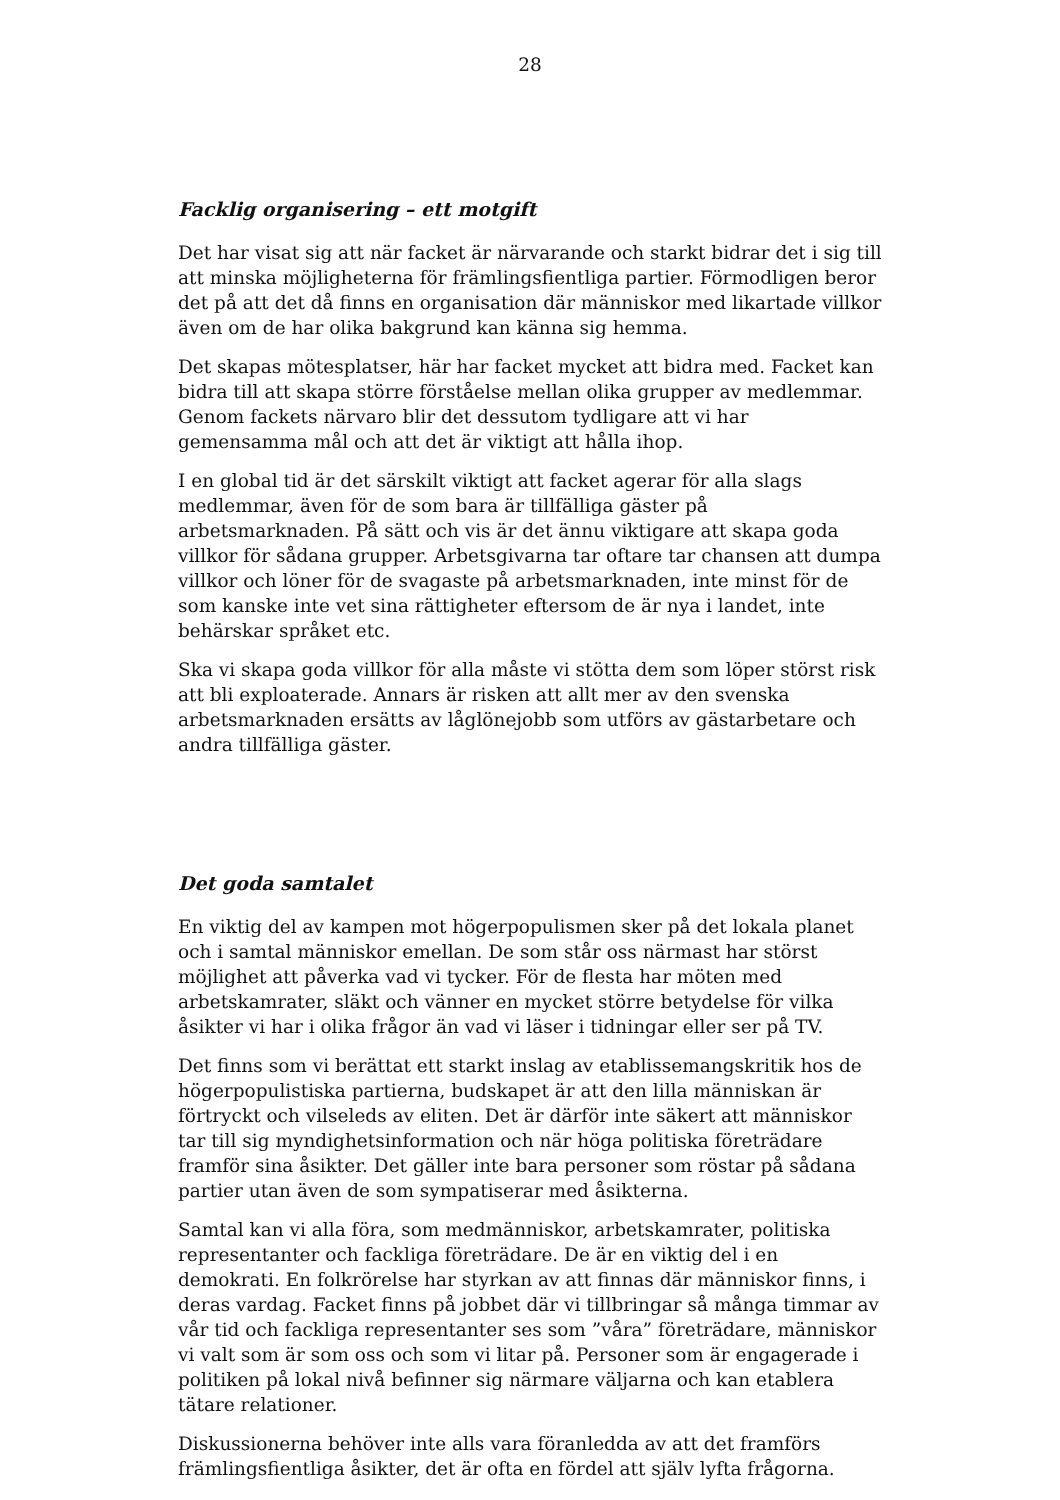28
Facklig organisering – ett motgift
Det har visat sig att när facket är närvarande och starkt bidrar det i sig till att minska möjligheterna för främlingsfientliga partier. Förmodligen beror det på att det då finns en organisation där människor med likartade villkor även om de har olika bakgrund kan känna sig hemma.
Det skapas mötesplatser, här har facket mycket att bidra med. Facket kan bidra till att skapa större förståelse mellan olika grupper av medlemmar. Genom fackets närvaro blir det dessutom tydligare att vi har gemensamma mål och att det är viktigt att hålla ihop.
I en global tid är det särskilt viktigt att facket agerar för alla slags medlemmar, även för de som bara är tillfälliga gäster på arbetsmarknaden. På sätt och vis är det ännu viktigare att skapa goda villkor för sådana grupper. Arbetsgivarna tar oftare tar chansen att dumpa villkor och löner för de svagaste på arbetsmarknaden, inte minst för de som kanske inte vet sina rättigheter eftersom de är nya i landet, inte behärskar språket etc.
Ska vi skapa goda villkor för alla måste vi stötta dem som löper störst risk att bli exploaterade. Annars är risken att allt mer av den svenska arbetsmarknaden ersätts av låglönejobb som utförs av gästarbetare och andra tillfälliga gäster.
Det goda samtalet
En viktig del av kampen mot högerpopulismen sker på det lokala planet och i samtal människor emellan. De som står oss närmast har störst möjlighet att påverka vad vi tycker. För de flesta har möten med arbetskamrater, släkt och vänner en mycket större betydelse för vilka åsikter vi har i olika frågor än vad vi läser i tidningar eller ser på TV.
Det finns som vi berättat ett starkt inslag av etablissemangskritik hos de högerpopulistiska partierna, budskapet är att den lilla människan är förtryckt och vilseleds av eliten. Det är därför inte säkert att människor tar till sig myndighetsinformation och när höga politiska företrädare framför sina åsikter. Det gäller inte bara personer som röstar på sådana partier utan även de som sympatiserar med åsikterna.
Samtal kan vi alla föra, som medmänniskor, arbetskamrater, politiska representanter och fackliga företrädare. De är en viktig del i en demokrati. En folkrörelse har styrkan av att finnas där människor finns, i deras vardag. Facket finns på jobbet där vi tillbringar så många timmar av vår tid och fackliga representanter ses som ”våra” företrädare, människor vi valt som är som oss och som vi litar på. Personer som är engagerade i politiken på lokal nivå befinner sig närmare väljarna och kan etablera tätare relationer.
Diskussionerna behöver inte alls vara föranledda av att det framförs främlingsfientliga åsikter, det är ofta en fördel att själv lyfta frågorna.